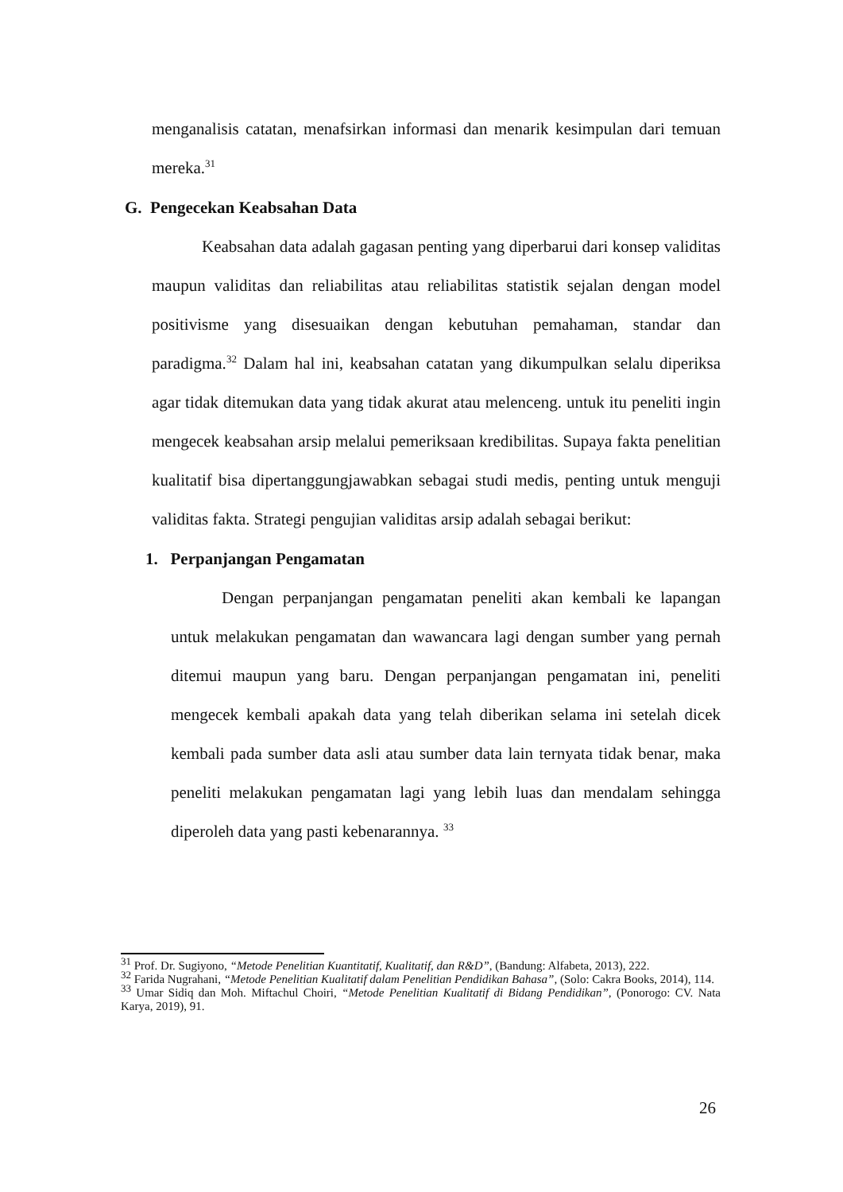menganalisis catatan, menafsirkan informasi dan menarik kesimpulan dari temuan mereka.<sup>31</sup>
G. Pengecekan Keabsahan Data
Keabsahan data adalah gagasan penting yang diperbarui dari konsep validitas maupun validitas dan reliabilitas atau reliabilitas statistik sejalan dengan model positivisme yang disesuaikan dengan kebutuhan pemahaman, standar dan paradigma.<sup>32</sup> Dalam hal ini, keabsahan catatan yang dikumpulkan selalu diperiksa agar tidak ditemukan data yang tidak akurat atau melenceng. untuk itu peneliti ingin mengecek keabsahan arsip melalui pemeriksaan kredibilitas. Supaya fakta penelitian kualitatif bisa dipertanggungjawabkan sebagai studi medis, penting untuk menguji validitas fakta. Strategi pengujian validitas arsip adalah sebagai berikut:
1. Perpanjangan Pengamatan
Dengan perpanjangan pengamatan peneliti akan kembali ke lapangan untuk melakukan pengamatan dan wawancara lagi dengan sumber yang pernah ditemui maupun yang baru. Dengan perpanjangan pengamatan ini, peneliti mengecek kembali apakah data yang telah diberikan selama ini setelah dicek kembali pada sumber data asli atau sumber data lain ternyata tidak benar, maka peneliti melakukan pengamatan lagi yang lebih luas dan mendalam sehingga diperoleh data yang pasti kebenarannya. <sup>33</sup>
<sup>31</sup> Prof. Dr. Sugiyono, “Metode Penelitian Kuantitatif, Kualitatif, dan R&D”, (Bandung: Alfabeta, 2013), 222.
<sup>32</sup> Farida Nugrahani, “Metode Penelitian Kualitatif dalam Penelitian Pendidikan Bahasa”, (Solo: Cakra Books, 2014), 114.
<sup>33</sup> Umar Sidiq dan Moh. Miftachul Choiri, “Metode Penelitian Kualitatif di Bidang Pendidikan”, (Ponorogo: CV. Nata Karya, 2019), 91.
26